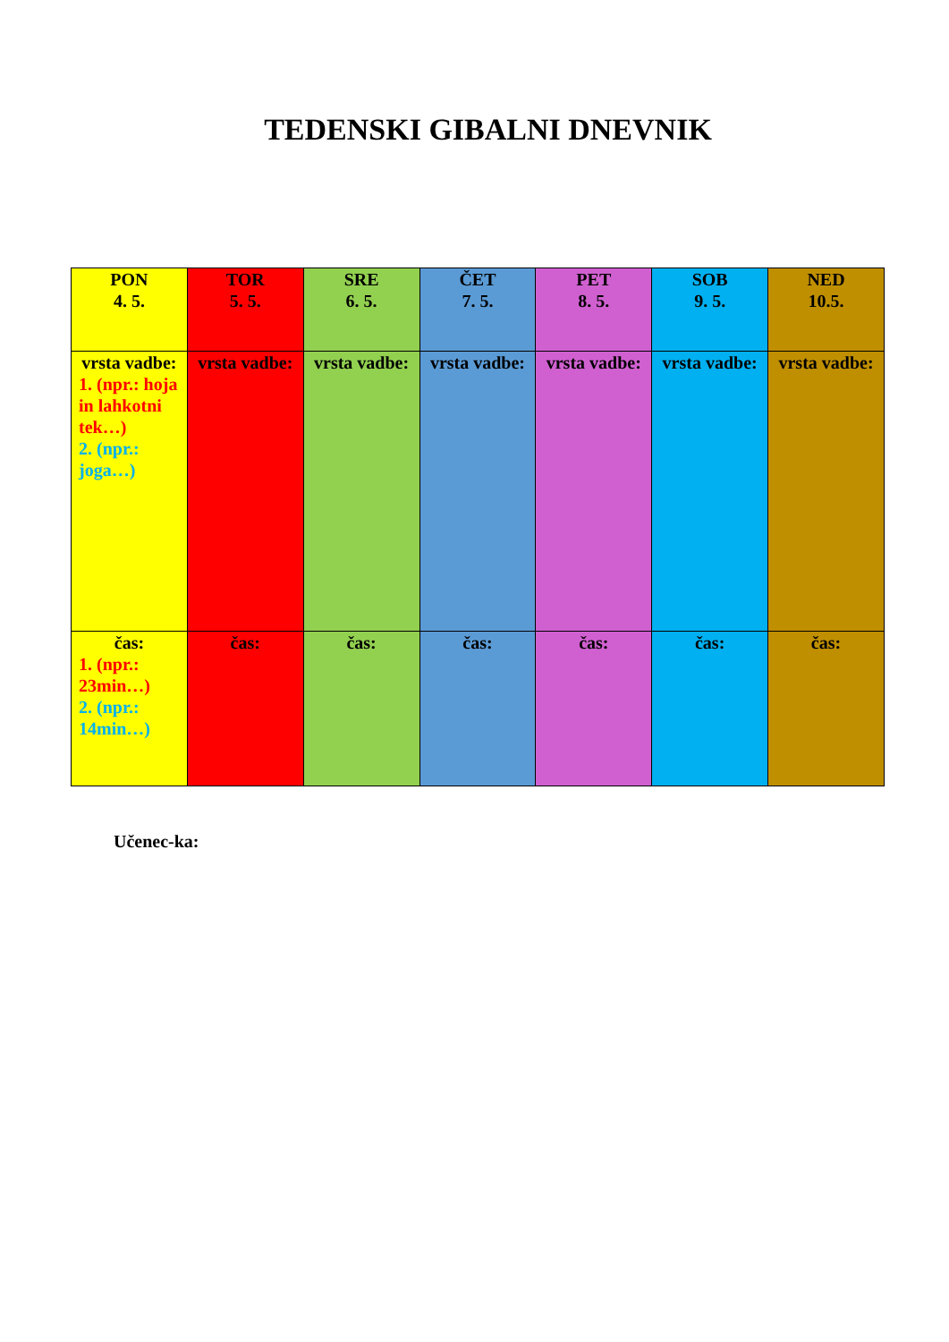TEDENSKI GIBALNI DNEVNIK
| PON 4. 5. | TOR 5. 5. | SRE 6. 5. | ČET 7. 5. | PET 8. 5. | SOB 9. 5. | NED 10.5. |
| vrsta vadbe: 1. (npr.: hoja in lahkotni tek…) 2. (npr.: joga…) | vrsta vadbe: | vrsta vadbe: | vrsta vadbe: | vrsta vadbe: | vrsta vadbe: | vrsta vadbe: |
| čas: 1. (npr.: 23min…) 2. (npr.: 14min…) | čas: | čas: | čas: | čas: | čas: | čas: |
Učenec-ka: